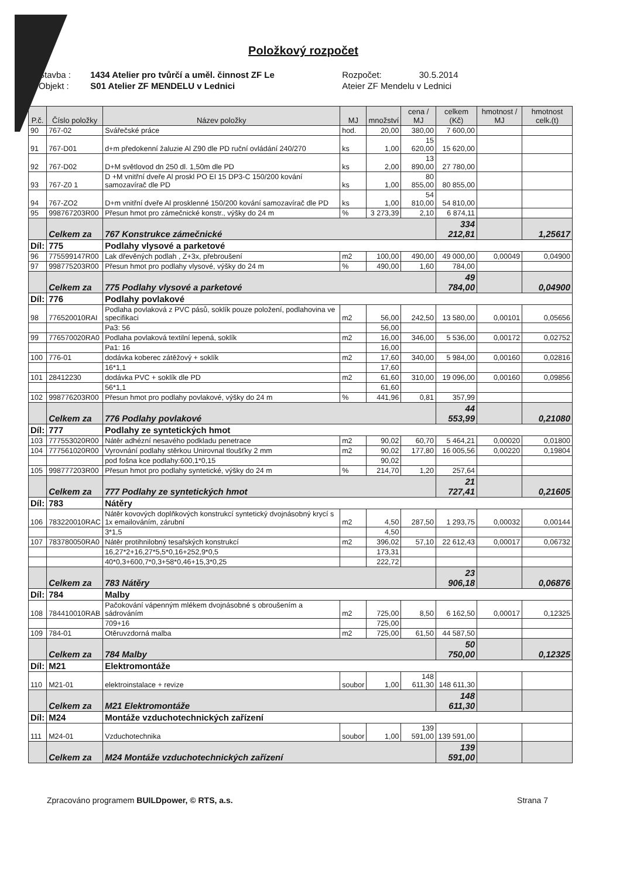Položkový rozpočet
| Stavba : | 1434 Atelier pro tvůrčí a uměl. činnost ZF Le | Rozpočet: | 30.5.2014 |
| Objekt : | S01 Atelier ZF MENDELU v Lednici | Ateier ZF Mendelu v Lednici | |
| P.č. | Číslo položky | Název položky | MJ | množství | cena / MJ | celkem (Kč) | hmotnost / MJ | hmotnost celk.(t) |
| --- | --- | --- | --- | --- | --- | --- | --- | --- |
| 90 | 767-02 | Svářečské práce | hod. | 20,00 | 380,00 | 7 600,00 | | |
| 91 | 767-D01 | d+m předokenní žaluzie Al Z90 dle PD ruční ovládání 240/270 | ks | 1,00 | 15 620,00 | 15 620,00 | | |
| 92 | 767-D02 | D+M světlovod dn 250 dl. 1,50m dle PD | ks | 2,00 | 13 890,00 | 27 780,00 | | |
| 93 | 767-Z0 1 | D +M vnitřní dveře Al proskl PO EI 15 DP3-C 150/200 kování samozavírač dle PD | ks | 1,00 | 80 855,00 | 80 855,00 | | |
| 94 | 767-ZO2 | D+m vnitřní dveře Al prosklenné 150/200 kování samozavírač dle PD | ks | 1,00 | 54 810,00 | 54 810,00 | | |
| 95 | 998767203R00 | Přesun hmot pro zámečnické konstr., výšky do 24 m | % | 3 273,39 | 2,10 | 6 874,11 | | |
| | Celkem za | 767 Konstrukce zámečnické | | | | 334 212,81 | | 1,25617 |
| Díl: | 775 | Podlahy vlysové a parketové | | | | | | |
| 96 | 775599147R00 | Lak dřevěných podlah , Z+3x, přebroušení | m2 | 100,00 | 490,00 | 49 000,00 | 0,00049 | 0,04900 |
| 97 | 998775203R00 | Přesun hmot pro podlahy vlysové, výšky do 24 m | % | 490,00 | 1,60 | 784,00 | | |
| | Celkem za | 775 Podlahy vlysové a parketové | | | | 49 784,00 | | 0,04900 |
| Díl: | 776 | Podlahy povlakové | | | | | | |
| 98 | 776520010RAI | Podlaha povlaková z PVC pásů, soklík pouze položení, podlahovina ve specifikaci | m2 | 56,00 | 242,50 | 13 580,00 | 0,00101 | 0,05656 |
| | | Pa3: 56 | | 56,00 | | | | |
| 99 | 776570020RA0 | Podlaha povlaková textilní lepená, soklík | m2 | 16,00 | 346,00 | 5 536,00 | 0,00172 | 0,02752 |
| | | Pa1: 16 | | 16,00 | | | | |
| 100 | 776-01 | dodávka koberec zátěžový + soklík | m2 | 17,60 | 340,00 | 5 984,00 | 0,00160 | 0,02816 |
| | | 16*1,1 | | 17,60 | | | | |
| 101 | 28412230 | dodávka PVC + soklík dle PD | m2 | 61,60 | 310,00 | 19 096,00 | 0,00160 | 0,09856 |
| | | 56*1,1 | | 61,60 | | | | |
| 102 | 998776203R00 | Přesun hmot pro podlahy povlakové, výšky do 24 m | % | 441,96 | 0,81 | 357,99 | | |
| | Celkem za | 776 Podlahy povlakové | | | | 44 553,99 | | 0,21080 |
| Díl: | 777 | Podlahy ze syntetických hmot | | | | | | |
| 103 | 777553020R00 | Nátěr adhézní nesavého podkladu penetrace | m2 | 90,02 | 60,70 | 5 464,21 | 0,00020 | 0,01800 |
| 104 | 777561020R00 | Vyrovnání podlahy stěrkou Unirovnal tloušťky 2 mm | m2 | 90,02 | 177,80 | 16 005,56 | 0,00220 | 0,19804 |
| | | pod fošna kce podlahy:600,1*0,15 | | 90,02 | | | | |
| 105 | 998777203R00 | Přesun hmot pro podlahy syntetické, výšky do 24 m | % | 214,70 | 1,20 | 257,64 | | |
| | Celkem za | 777 Podlahy ze syntetických hmot | | | | 21 727,41 | | 0,21605 |
| Díl: | 783 | Nátěry | | | | | | |
| 106 | 783220010RAC | Nátěr kovových doplňkových konstrukcí syntetický dvojnásobný krycí s 1x emailováním, zárubní | m2 | 4,50 | 287,50 | 1 293,75 | 0,00032 | 0,00144 |
| | | 3*1,5 | | 4,50 | | | | |
| 107 | 783780050RA0 | Nátěr protihnilobný tesařských konstrukcí | m2 | 396,02 | 57,10 | 22 612,43 | 0,00017 | 0,06732 |
| | | 16,27*2+16,27*5,5*0,16+252,9*0,5 | | 173,31 | | | | |
| | | 40*0,3+600,7*0,3+58*0,46+15,3*0,25 | | 222,72 | | | | |
| | Celkem za | 783 Nátěry | | | | 23 906,18 | | 0,06876 |
| Díl: | 784 | Malby | | | | | | |
| 108 | 784410010RAB | Pačokování vápenným mlékem dvojnásobné s obroušením a sádrováním | m2 | 725,00 | 8,50 | 6 162,50 | 0,00017 | 0,12325 |
| | | 709+16 | | 725,00 | | | | |
| 109 | 784-01 | Otěruvzdorná malba | m2 | 725,00 | 61,50 | 44 587,50 | | |
| | Celkem za | 784 Malby | | | | 50 750,00 | | 0,12325 |
| Díl: | M21 | Elektromontáže | | | | | | |
| 110 | M21-01 | elektroinstalace + revize | soubor | 1,00 | 148 611,30 | 148 611,30 | | |
| | Celkem za | M21 Elektromontáže | | | | 148 611,30 | | |
| Díl: | M24 | Montáže vzduchotechnických zařízení | | | | | | |
| 111 | M24-01 | Vzduchotechnika | soubor | 1,00 | 139 591,00 | 139 591,00 | | |
| | Celkem za | M24 Montáže vzduchotechnických zařízení | | | | 139 591,00 | | |
Zpracováno programem BUILDpower, © RTS, a.s. Strana 7